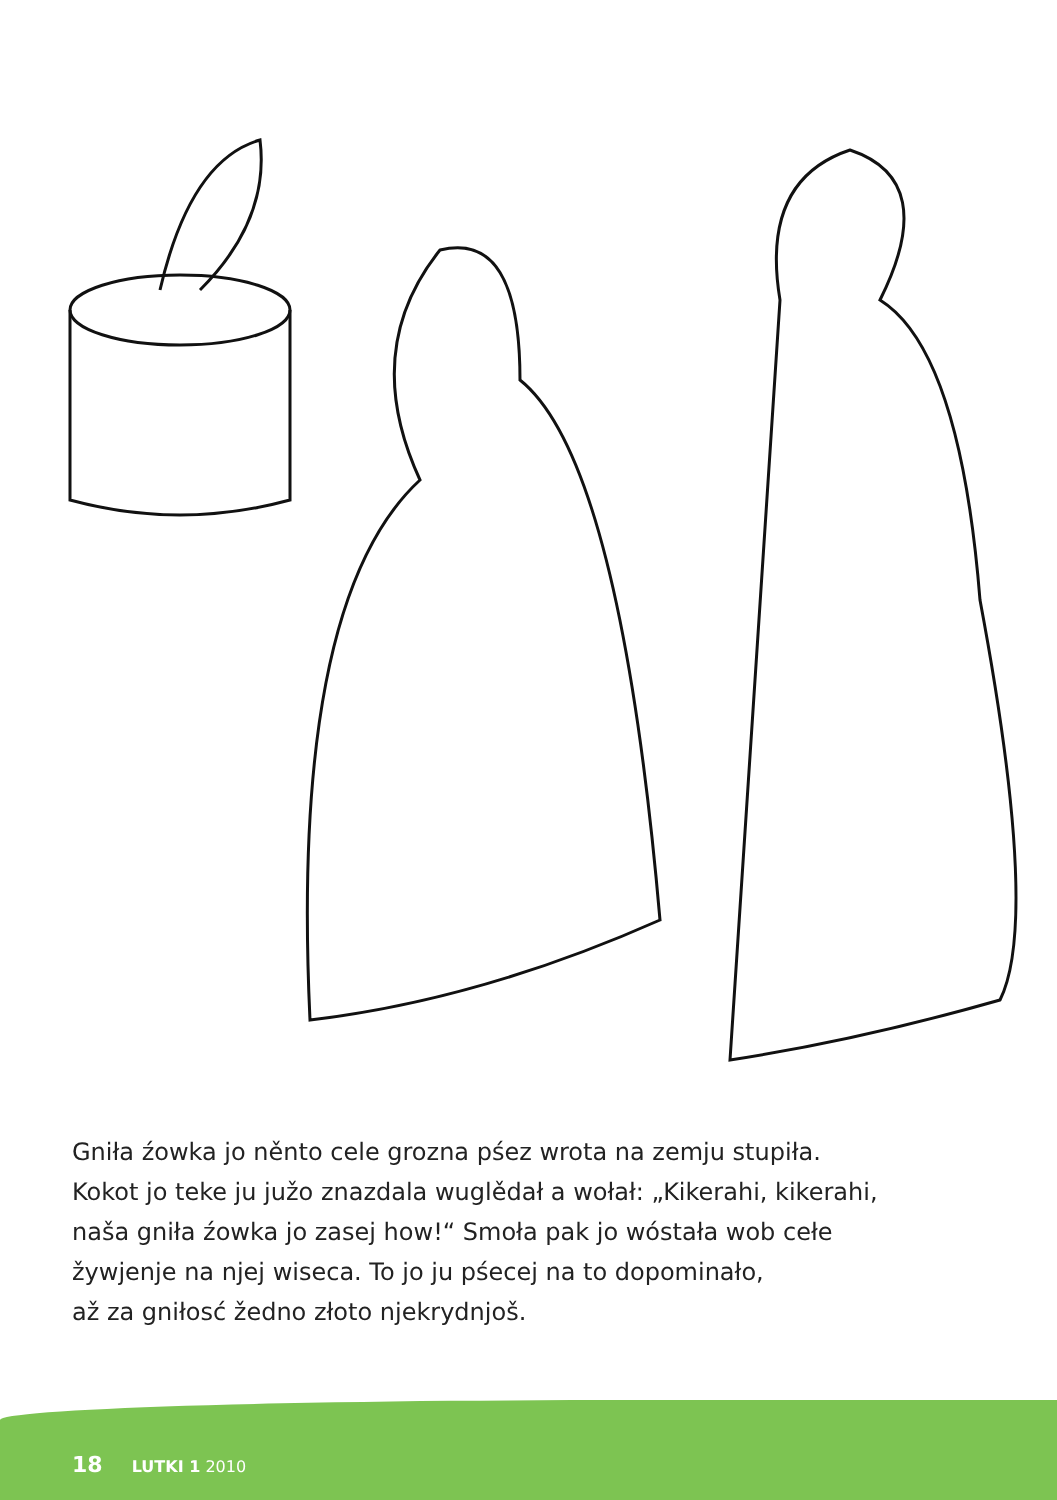Gniła źowka jo něnto cele grozna pśez wrota na zemju stupiła.
Kokot jo teke ju južo znazdala wuglědał a wołał: „Kikerahi, kikerahi,
naša gniła źowka jo zasej how!“ Smoła pak jo wóstała wob cełe
žywjenje na njej wiseca. To jo ju pśecej na to dopominało,
až za gniłosć žedno złoto njekrydnjoš.
18 LUTKI 1 2010